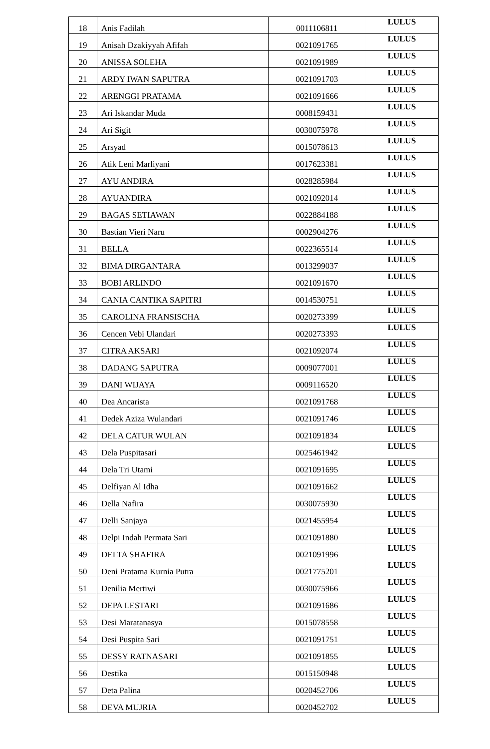| 18 | Anis Fadilah | 0011106811 | LULUS |
| 19 | Anisah Dzakiyyah Afifah | 0021091765 | LULUS |
| 20 | ANISSA SOLEHA | 0021091989 | LULUS |
| 21 | ARDY IWAN SAPUTRA | 0021091703 | LULUS |
| 22 | ARENGGI PRATAMA | 0021091666 | LULUS |
| 23 | Ari Iskandar Muda | 0008159431 | LULUS |
| 24 | Ari Sigit | 0030075978 | LULUS |
| 25 | Arsyad | 0015078613 | LULUS |
| 26 | Atik Leni Marliyani | 0017623381 | LULUS |
| 27 | AYU ANDIRA | 0028285984 | LULUS |
| 28 | AYUANDIRA | 0021092014 | LULUS |
| 29 | BAGAS SETIAWAN | 0022884188 | LULUS |
| 30 | Bastian Vieri Naru | 0002904276 | LULUS |
| 31 | BELLA | 0022365514 | LULUS |
| 32 | BIMA DIRGANTARA | 0013299037 | LULUS |
| 33 | BOBI ARLINDO | 0021091670 | LULUS |
| 34 | CANIA CANTIKA SAPITRI | 0014530751 | LULUS |
| 35 | CAROLINA FRANSISCHA | 0020273399 | LULUS |
| 36 | Cencen Vebi Ulandari | 0020273393 | LULUS |
| 37 | CITRA AKSARI | 0021092074 | LULUS |
| 38 | DADANG SAPUTRA | 0009077001 | LULUS |
| 39 | DANI WIJAYA | 0009116520 | LULUS |
| 40 | Dea Ancarista | 0021091768 | LULUS |
| 41 | Dedek Aziza Wulandari | 0021091746 | LULUS |
| 42 | DELA CATUR WULAN | 0021091834 | LULUS |
| 43 | Dela Puspitasari | 0025461942 | LULUS |
| 44 | Dela Tri Utami | 0021091695 | LULUS |
| 45 | Delfiyan Al Idha | 0021091662 | LULUS |
| 46 | Della Nafira | 0030075930 | LULUS |
| 47 | Delli Sanjaya | 0021455954 | LULUS |
| 48 | Delpi Indah Permata Sari | 0021091880 | LULUS |
| 49 | DELTA SHAFIRA | 0021091996 | LULUS |
| 50 | Deni Pratama Kurnia Putra | 0021775201 | LULUS |
| 51 | Denilia Mertiwi | 0030075966 | LULUS |
| 52 | DEPA LESTARI | 0021091686 | LULUS |
| 53 | Desi Maratanasya | 0015078558 | LULUS |
| 54 | Desi Puspita Sari | 0021091751 | LULUS |
| 55 | DESSY RATNASARI | 0021091855 | LULUS |
| 56 | Destika | 0015150948 | LULUS |
| 57 | Deta Palina | 0020452706 | LULUS |
| 58 | DEVA MUJRIA | 0020452702 | LULUS |